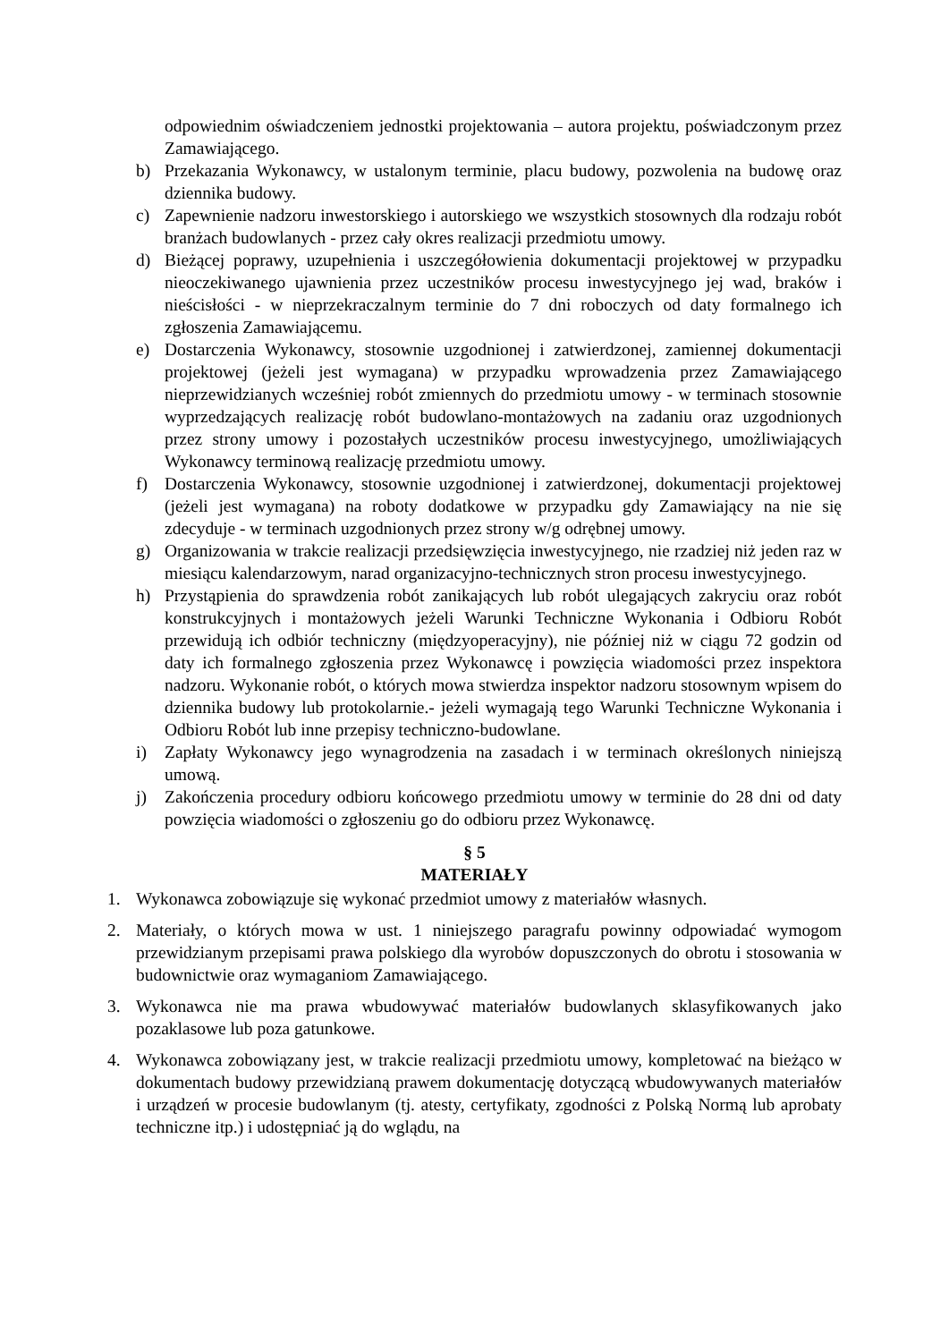odpowiednim oświadczeniem jednostki projektowania – autora projektu, poświadczonym przez Zamawiającego.
b) Przekazania Wykonawcy, w ustalonym terminie, placu budowy, pozwolenia na budowę oraz dziennika budowy.
c) Zapewnienie nadzoru inwestorskiego i autorskiego we wszystkich stosownych dla rodzaju robót branżach budowlanych - przez cały okres realizacji przedmiotu umowy.
d) Bieżącej poprawy, uzupełnienia i uszczegółowienia dokumentacji projektowej w przypadku nieoczekiwanego ujawnienia przez uczestników procesu inwestycyjnego jej wad, braków i nieścisłości - w nieprzekraczalnym terminie do 7 dni roboczych od daty formalnego ich zgłoszenia Zamawiającemu.
e) Dostarczenia Wykonawcy, stosownie uzgodnionej i zatwierdzonej, zamiennej dokumentacji projektowej (jeżeli jest wymagana) w przypadku wprowadzenia przez Zamawiającego nieprzewidzianych wcześniej robót zmiennych do przedmiotu umowy - w terminach stosownie wyprzedzających realizację robót budowlano-montażowych na zadaniu oraz uzgodnionych przez strony umowy i pozostałych uczestników procesu inwestycyjnego, umożliwiających Wykonawcy terminową realizację przedmiotu umowy.
f) Dostarczenia Wykonawcy, stosownie uzgodnionej i zatwierdzonej, dokumentacji projektowej (jeżeli jest wymagana) na roboty dodatkowe w przypadku gdy Zamawiający na nie się zdecyduje - w terminach uzgodnionych przez strony w/g odrębnej umowy.
g) Organizowania w trakcie realizacji przedsięwzięcia inwestycyjnego, nie rzadziej niż jeden raz w miesiącu kalendarzowym, narad organizacyjno-technicznych stron procesu inwestycyjnego.
h) Przystąpienia do sprawdzenia robót zanikających lub robót ulegających zakryciu oraz robót konstrukcyjnych i montażowych jeżeli Warunki Techniczne Wykonania i Odbioru Robót przewidują ich odbiór techniczny (międzyoperacyjny), nie później niż w ciągu 72 godzin od daty ich formalnego zgłoszenia przez Wykonawcę i powzięcia wiadomości przez inspektora nadzoru. Wykonanie robót, o których mowa stwierdza inspektor nadzoru stosownym wpisem do dziennika budowy lub protokolarnie.- jeżeli wymagają tego Warunki Techniczne Wykonania i Odbioru Robót lub inne przepisy techniczno-budowlane.
i) Zapłaty Wykonawcy jego wynagrodzenia na zasadach i w terminach określonych niniejszą umową.
j) Zakończenia procedury odbioru końcowego przedmiotu umowy w terminie do 28 dni od daty powzięcia wiadomości o zgłoszeniu go do odbioru przez Wykonawcę.
§ 5
MATERIAŁY
1. Wykonawca zobowiązuje się wykonać przedmiot umowy z materiałów własnych.
2. Materiały, o których mowa w ust. 1 niniejszego paragrafu powinny odpowiadać wymogom przewidzianym przepisami prawa polskiego dla wyrobów dopuszczonych do obrotu i stosowania w budownictwie oraz wymaganiom Zamawiającego.
3. Wykonawca nie ma prawa wbudowywać materiałów budowlanych sklasyfikowanych jako pozaklasowe lub poza gatunkowe.
4. Wykonawca zobowiązany jest, w trakcie realizacji przedmiotu umowy, kompletować na bieżąco w dokumentach budowy przewidzianą prawem dokumentację dotyczącą wbudowywanych materiałów i urządzeń w procesie budowlanym (tj. atesty, certyfikaty, zgodności z Polską Normą lub aprobaty techniczne itp.) i udostępniać ją do wglądu, na